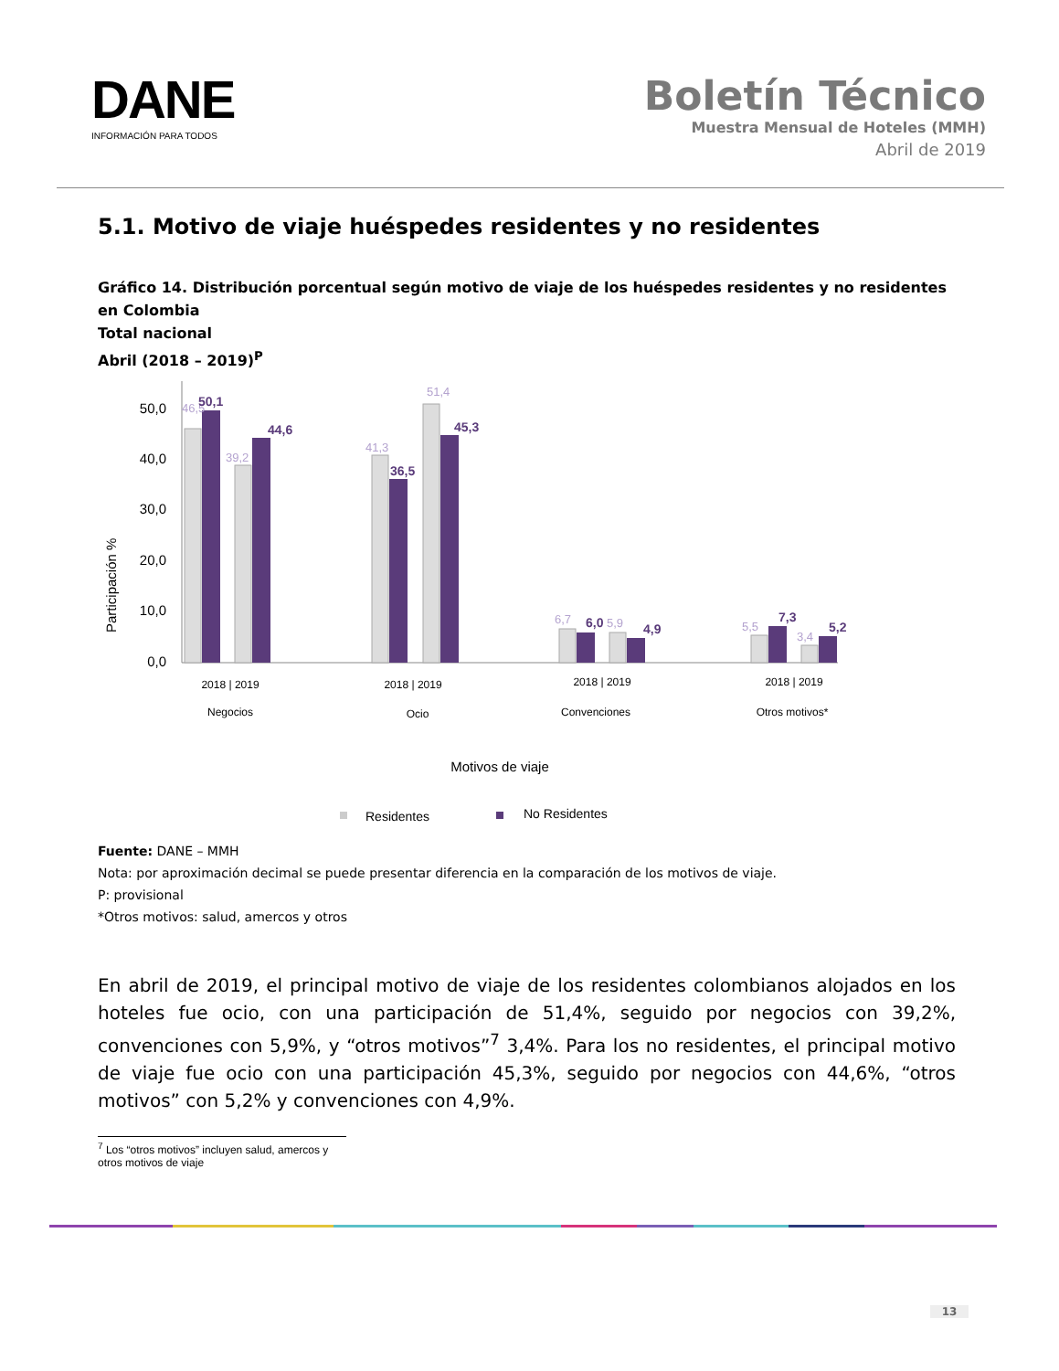DANE
INFORMACIÓN PARA TODOS
Boletín Técnico
Muestra Mensual de Hoteles (MMH)
Abril de 2019
5.1. Motivo de viaje huéspedes residentes y no residentes
Gráfico 14. Distribución porcentual según motivo de viaje de los huéspedes residentes y no residentes en Colombia
Total nacional
Abril (2018 – 2019)<sup>P</sup>
Participación %
50,0
40,0
30,0
20,0
10,0
0,0
46,5
39,2
41,3
51,4
6,7
5,9
5,5
3,4
50,1
44,6
36,5
45,3
6,0
4,9
7,3
5,2
2018 | 2019
2018 | 2019
2018 | 2019
2018 | 2019
Negocios
Ocio
Convenciones
Otros motivos*
Motivos de viaje
Residentes
No Residentes
Fuente: DANE – MMH
Nota: por aproximación decimal se puede presentar diferencia en la comparación de los motivos de viaje.
P: provisional
*Otros motivos: salud, amercos y otros
En abril de 2019, el principal motivo de viaje de los residentes colombianos alojados en los hoteles fue ocio, con una participación de 51,4%, seguido por negocios con 39,2%, convenciones con 5,9%, y “otros motivos”<sup>7</sup> 3,4%. Para los no residentes, el principal motivo de viaje fue ocio con una participación 45,3%, seguido por negocios con 44,6%, “otros motivos” con 5,2% y convenciones con 4,9%.
<sup>7</sup> Los “otros motivos” incluyen salud, amercos y otros motivos de viaje
13